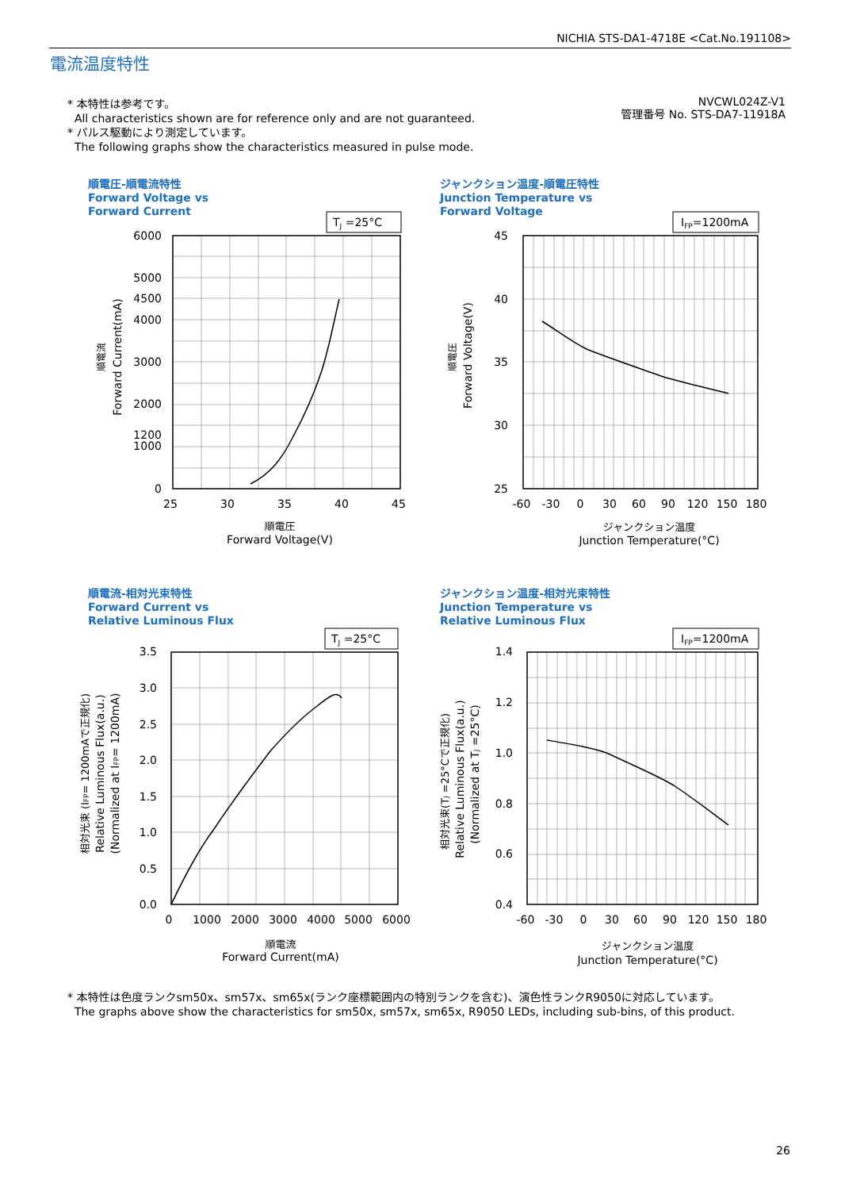NICHIA STS-DA1-4718E <Cat.No.191108>
電流温度特性
* 本特性は参考です。
All characteristics shown are for reference only and are not guaranteed.
* パルス駆動により測定しています。
The following graphs show the characteristics measured in pulse mode.
NVCWL024Z-V1
管理番号 No. STS-DA7-11918A
順電圧-順電流特性
Forward Voltage vs
Forward Current
ジャンクション温度-順電圧特性
Junction Temperature vs
Forward Voltage
順電流-相対光束特性
Forward Current vs
Relative Luminous Flux
ジャンクション温度-相対光束特性
Junction Temperature vs
Relative Luminous Flux
TJ =25°C
IFP=1200mA
TJ =25°C
IFP=1200mA
6000
5000
4500
4000
3000
2000
1200
1000
0
45
40
35
30
25
3.5
3.0
2.5
2.0
1.5
1.0
0.5
0.0
1.4
1.2
1.0
0.8
0.6
0.4
25
30
35
40
45
-60
-30
0
30
60
90
120
150
180
0
1000
2000
3000
4000
5000
6000
-60
-30
0
30
60
90
120
150
180
順電圧
Forward Voltage(V)
ジャンクション温度
Junction Temperature(°C)
順電流
Forward Current(mA)
ジャンクション温度
Junction Temperature(°C)
順電流
Forward Current(mA)
順電圧
Forward Voltage(V)
相対光束 (IFP= 1200mAで正規化)
Relative Luminous Flux(a.u.)
(Normalized at IFP= 1200mA)
相対光束(TJ =25°Cで正規化)
Relative Luminous Flux(a.u.)
(Normalized at TJ =25°C)
* 本特性は色度ランクsm50x、sm57x、sm65x(ランク座標範囲内の特別ランクを含む)、演色性ランクR9050に対応しています。
The graphs above show the characteristics for sm50x, sm57x, sm65x, R9050 LEDs, including sub-bins, of this product.
26